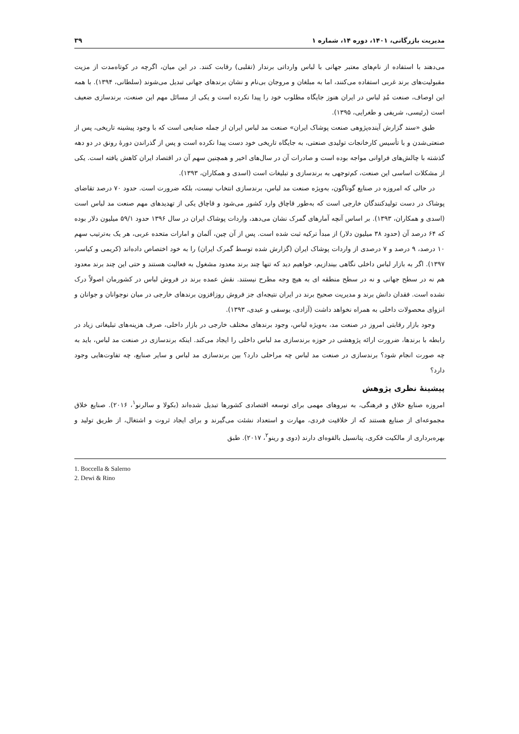مدیریت بازرگانی، ۱۴۰۱، دوره ۱۴، شماره ۱ ۳۹
می‌دهند با استفاده از نام‌های معتبر جهانی با لباس وارداتی برندار (تقلبی) رقابت کنند. در این میان، اگرچه در کوتاه‌مدت از مزیت مقبولیت‌های برند غربی استفاده می‌کنند، اما به مبلغان و مروجان بی‌نام و نشان برندهای جهانی تبدیل می‌شوند (سلطانی، ۱۳۹۴). با همه این اوصاف، صنعت مُدِ لباس در ایران هنوز جایگاه مطلوب خود را پیدا نکرده است و یکی از مسائل مهم این صنعت، برندسازی ضعیف است (رئیسی، شریفی و طغرایی، ۱۳۹۵).
طبق «سند گزارش آینده‌پژوهی صنعت پوشاک ایران» صنعت مد لباس ایران از جمله صنایعی است که با وجود پیشینه تاریخی، پس از صنعتی‌شدن و با تأسیس کارخانجات تولیدی صنعتی، به جایگاه تاریخی خود دست پیدا نکرده است و پس از گذراندن دورهٔ رونق در دو دهه گذشته با چالش‌های فراوانی مواجه بوده است و صادرات آن در سال‌های اخیر و همچنین سهم آن در اقتصاد ایران کاهش یافته است. یکی از مشکلات اساسی این صنعت، کم‌توجهی به برندسازی و تبلیغات است (اسدی و همکاران، ۱۳۹۳).
در حالی که امروزه در صنایع گوناگون، به‌ویژه صنعت مد لباس، برندسازی انتخاب نیست، بلکه ضرورت است. حدود ۷۰ درصد تقاضای پوشاک در دست تولیدکنندگان خارجی است که به‌طور قاچاق وارد کشور می‌شود و قاچاق یکی از تهدیدهای مهم صنعت مد لباس است (اسدی و همکاران، ۱۳۹۳). بر اساس آنچه آمارهای گمرک نشان می‌دهد، واردات پوشاک ایران در سال ۱۳۹۶ حدود ۵۹/۱ میلیون دلار بوده که ۶۴ درصد آن (حدود ۳۸ میلیون دلار) از مبدأ ترکیه ثبت شده است. پس از آن چین، آلمان و امارات متحده عربی، هر یک به‌ترتیب سهم ۱۰ درصد، ۹ درصد و ۷ درصدی از واردات پوشاک ایران (گزارش شده توسط گمرک ایران) را به خود اختصاص داده‌اند (کریمی و کیاسر، ۱۳۹۷). اگر به بازار لباس داخلی نگاهی بیندازیم، خواهیم دید که تنها چند برند معدود مشغول به فعالیت هستند و حتی این چند برند معدود هم نه در سطح جهانی و نه در سطح منطقه ای به هیچ وجه مطرح نیستند. نقش عمده برند در فروش لباس در کشورمان اصولاً درک نشده است. فقدان دانش برند و مدیریت صحیح برند در ایران نتیجه‌ای جز فروش روزافزون برندهای خارجی در میان نوجوانان و جوانان و انزوای محصولات داخلی به همراه نخواهد داشت (آزادی، یوسفی و عیدی، ۱۳۹۳).
وجود بازار رقابتی امروز در صنعت مد، به‌ویژه لباس، وجود برندهای مختلف خارجی در بازار داخلی، صرف هزینه‌های تبلیغاتی زیاد در رابطه با برندها، ضرورت ارائه پژوهشی در حوزه برندسازی مد لباس داخلی را ایجاد می‌کند. اینکه برندسازی در صنعت مد لباس، باید به چه صورت انجام شود؟ برندسازی در صنعت مد لباس چه مراحلی دارد؟ بین برندسازی مد لباس و سایر صنایع، چه تفاوت‌هایی وجود دارد؟
پیشینهٔ نظری پژوهش
امروزه صنایع خلاق و فرهنگی، به نیروهای مهمی برای توسعه اقتصادی کشورها تبدیل شده‌اند (بکولا و سالرنو<sup>۱</sup>، ۲۰۱۶). صنایع خلاق مجموعه‌ای از صنایع هستند که از خلاقیت فردی، مهارت و استعداد نشئت می‌گیرند و برای ایجاد ثروت و اشتغال، از طریق تولید و بهره‌برداری از مالکیت فکری، پتانسیل بالقوه‌ای دارند (دوی و رینو<sup>۲</sup>، ۲۰۱۷). طبق
1. Boccella & Salerno
2. Dewi & Rino